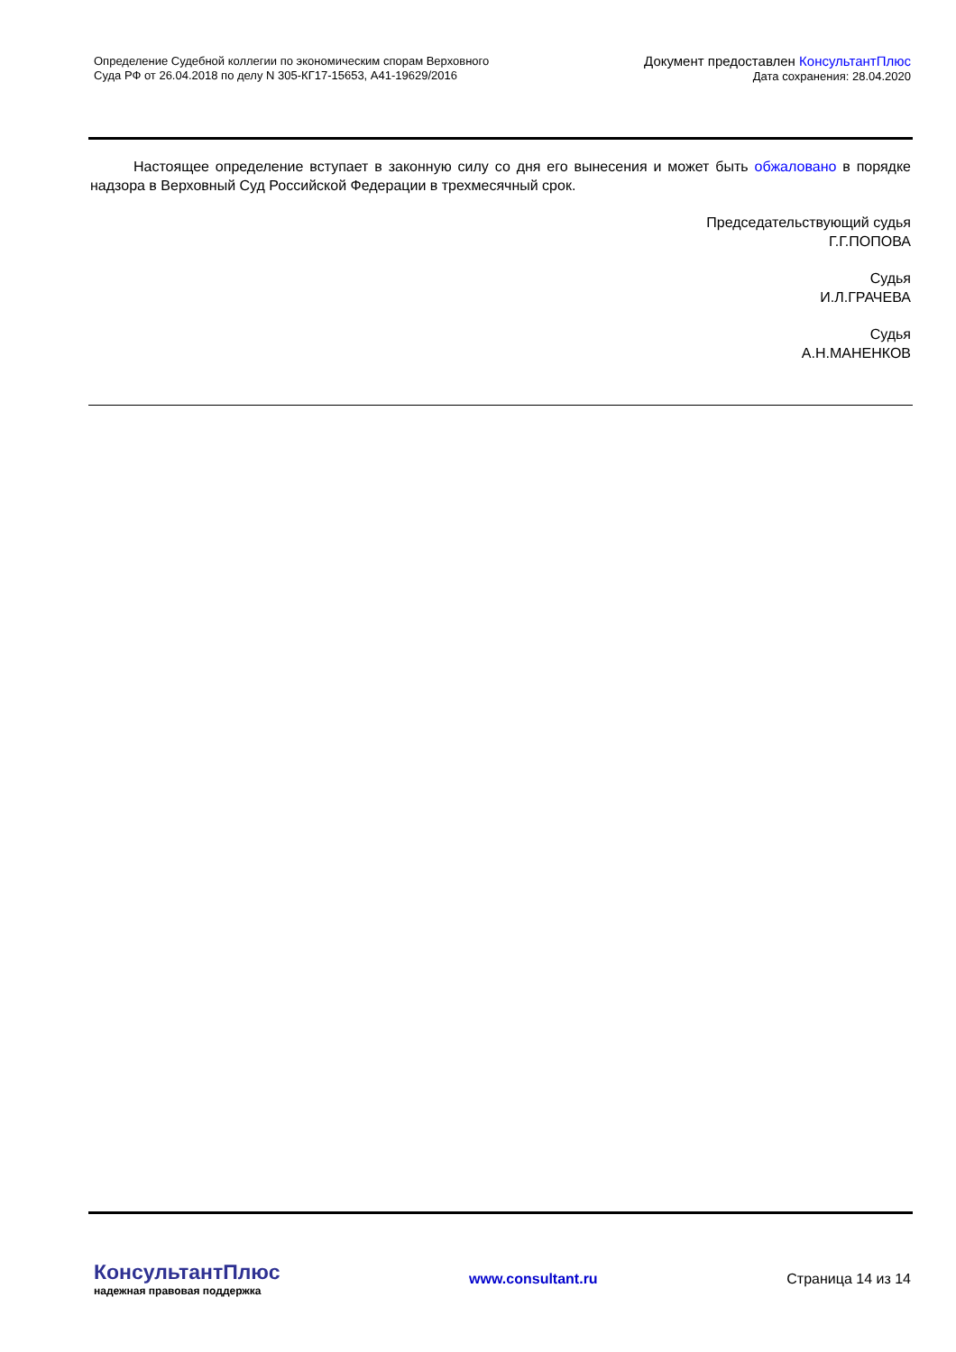Определение Судебной коллегии по экономическим спорам Верховного
Суда РФ от 26.04.2018 по делу N 305-КГ17-15653, А41-19629/2016
Документ предоставлен КонсультантПлюс
Дата сохранения: 28.04.2020
Настоящее определение вступает в законную силу со дня его вынесения и может быть обжаловано в порядке надзора в Верховный Суд Российской Федерации в трехмесячный срок.
Председательствующий судья
Г.Г.ПОПОВА
Судья
И.Л.ГРАЧЕВА
Судья
А.Н.МАНЕНКОВ
КонсультантПлюс
надежная правовая поддержка
www.consultant.ru Страница 14 из 14